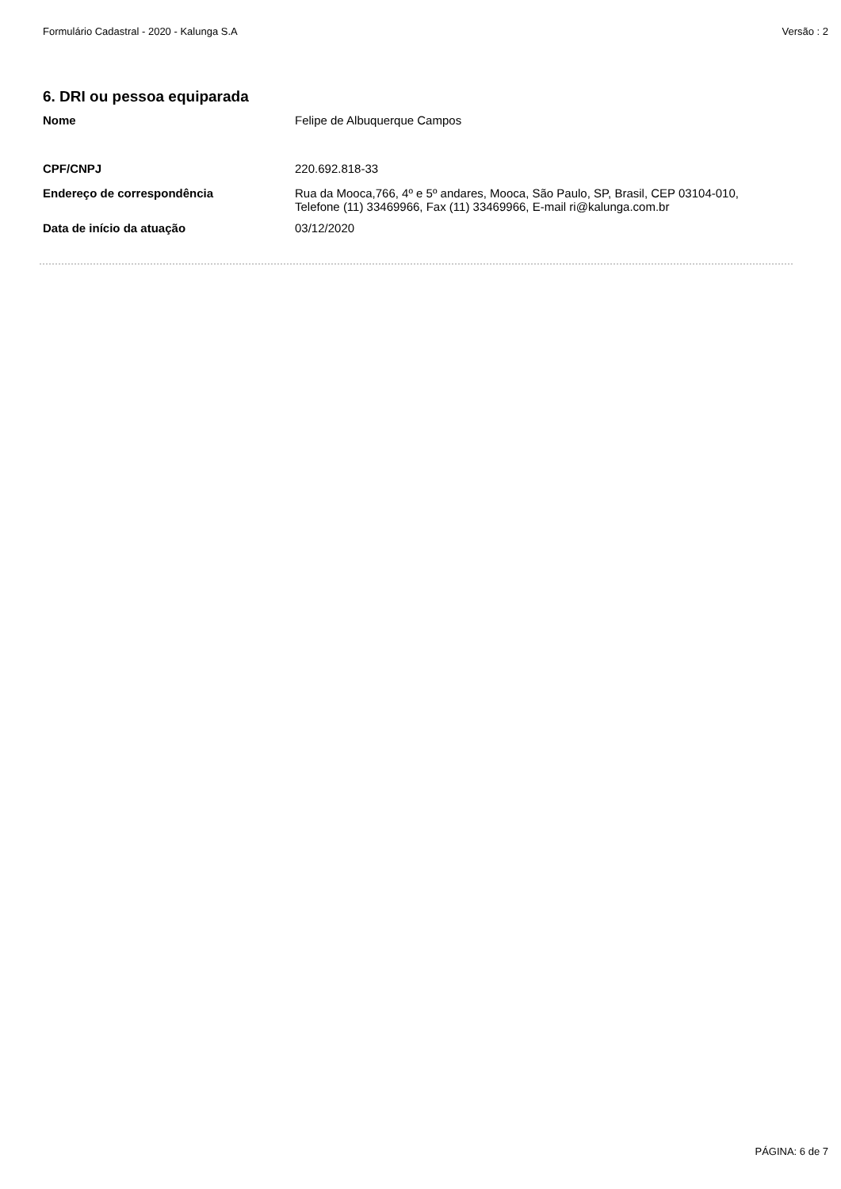Formulário Cadastral - 2020 - Kalunga S.A Versão : 2
6. DRI ou pessoa equiparada
Nome Felipe de Albuquerque Campos
CPF/CNPJ 220.692.818-33
Endereço de correspondência Rua da Mooca,766, 4º e 5º andares, Mooca, São Paulo, SP, Brasil, CEP 03104-010, Telefone (11) 33469966, Fax (11) 33469966, E-mail ri@kalunga.com.br
Data de início da atuação 03/12/2020
PÁGINA: 6 de 7